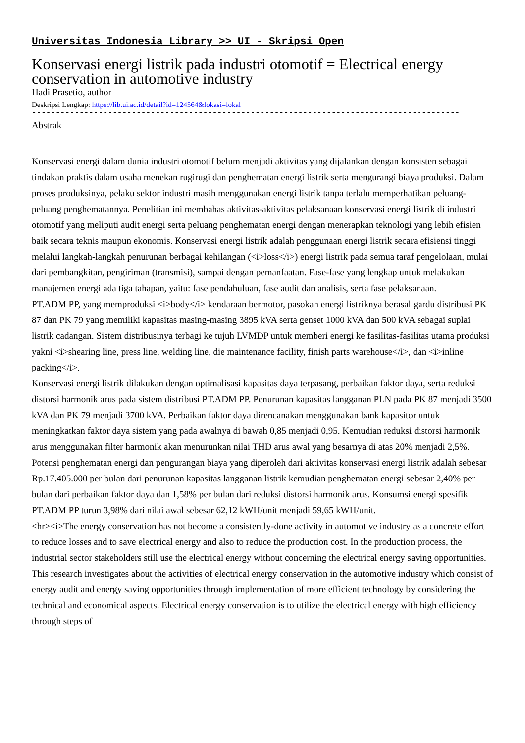Universitas Indonesia Library >> UI - Skripsi Open
Konservasi energi listrik pada industri otomotif = Electrical energy conservation in automotive industry
Hadi Prasetio, author
Deskripsi Lengkap: https://lib.ui.ac.id/detail?id=124564&lokasi=lokal
------------------------------------------------------------------------------------------
Abstrak
Konservasi energi dalam dunia industri otomotif belum menjadi aktivitas yang dijalankan dengan konsisten sebagai tindakan praktis dalam usaha menekan rugirugi dan penghematan energi listrik serta mengurangi biaya produksi. Dalam proses produksinya, pelaku sektor industri masih menggunakan energi listrik tanpa terlalu memperhatikan peluang-peluang penghematannya. Penelitian ini membahas aktivitas-aktivitas pelaksanaan konservasi energi listrik di industri otomotif yang meliputi audit energi serta peluang penghematan energi dengan menerapkan teknologi yang lebih efisien baik secara teknis maupun ekonomis. Konservasi energi listrik adalah penggunaan energi listrik secara efisiensi tinggi melalui langkah-langkah penurunan berbagai kehilangan (<i>loss</i>) energi listrik pada semua taraf pengelolaan, mulai dari pembangkitan, pengiriman (transmisi), sampai dengan pemanfaatan. Fase-fase yang lengkap untuk melakukan manajemen energi ada tiga tahapan, yaitu: fase pendahuluan, fase audit dan analisis, serta fase pelaksanaan.
PT.ADM PP, yang memproduksi <i>body</i> kendaraan bermotor, pasokan energi listriknya berasal gardu distribusi PK 87 dan PK 79 yang memiliki kapasitas masing-masing 3895 kVA serta genset 1000 kVA dan 500 kVA sebagai suplai listrik cadangan. Sistem distribusinya terbagi ke tujuh LVMDP untuk memberi energi ke fasilitas-fasilitas utama produksi yakni <i>shearing line, press line, welding line, die maintenance facility, finish parts warehouse</i>, dan <i>inline packing</i>.
Konservasi energi listrik dilakukan dengan optimalisasi kapasitas daya terpasang, perbaikan faktor daya, serta reduksi distorsi harmonik arus pada sistem distribusi PT.ADM PP. Penurunan kapasitas langganan PLN pada PK 87 menjadi 3500 kVA dan PK 79 menjadi 3700 kVA. Perbaikan faktor daya direncanakan menggunakan bank kapasitor untuk meningkatkan faktor daya sistem yang pada awalnya di bawah 0,85 menjadi 0,95. Kemudian reduksi distorsi harmonik arus menggunakan filter harmonik akan menurunkan nilai THD arus awal yang besarnya di atas 20% menjadi 2,5%.
Potensi penghematan energi dan pengurangan biaya yang diperoleh dari aktivitas konservasi energi listrik adalah sebesar Rp.17.405.000 per bulan dari penurunan kapasitas langganan listrik kemudian penghematan energi sebesar 2,40% per bulan dari perbaikan faktor daya dan 1,58% per bulan dari reduksi distorsi harmonik arus. Konsumsi energi spesifik PT.ADM PP turun 3,98% dari nilai awal sebesar 62,12 kWH/unit menjadi 59,65 kWH/unit.
<hr><i>The energy conservation has not become a consistently-done activity in automotive industry as a concrete effort to reduce losses and to save electrical energy and also to reduce the production cost. In the production process, the industrial sector stakeholders still use the electrical energy without concerning the electrical energy saving opportunities. This research investigates about the activities of electrical energy conservation in the automotive industry which consist of energy audit and energy saving opportunities through implementation of more efficient technology by considering the technical and economical aspects. Electrical energy conservation is to utilize the electrical energy with high efficiency through steps of